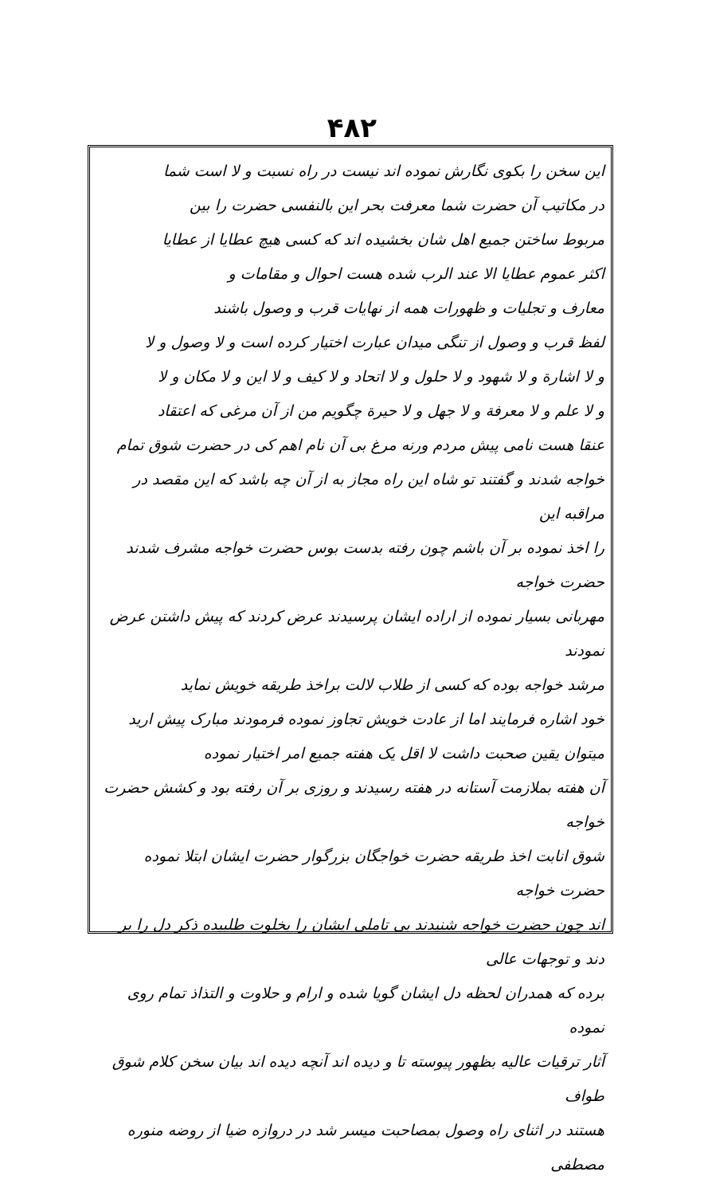۴۸۲
این سخن را بکوی نگارش نموده اند نیست در راه نسبت و لا است شما
در مکاتیب آن حضرت شما معرفت بحر این بالنفسی حضرت را بین
مربوط ساختن جمیع اهل شان بخشیده اند که کسی هیچ عطایا از عطایا
اکثر عموم عطایا الا عند الرب شده هست احوال و مقامات و
معارف و تجلیات و ظهورات همه از نهایات قرب و وصول باشند
لفظ قرب و وصول از تنگی میدان عبارت اختیار کرده است و لا وصول و لا
و لا اشارة و لا شهود و لا حلول و لا اتحاد و لا کیف و لا این و لا مکان و لا
و لا علم و لا معرفة و لا جهل و لا حیرة چگویم من از آن مرغی که اعتقاد
عنقا هست نامی پیش مردم ورنه مرغ بی آن نام اهم کی در حضرت شوق تمام
خواجه شدند و گفتند تو شاه این راه مجاز به از آن چه باشد که این مقصد در مراقبه این
را اخذ نموده بر آن باشم چون رفته بدست بوس حضرت خواجه مشرف شدند حضرت خواجه
مهربانی بسیار نموده از اراده ایشان پرسیدند عرض کردند که پیش داشتن عرض نمودند
مرشد خواجه بوده که کسی از طلاب لالت براخذ طریقه خویش نماید
خود اشاره فرمایند اما از عادت خویش تجاوز نموده فرمودند مبارک پیش ارید
میتوان یقین صحبت داشت لا اقل یک هفته جمیع امر اختیار نموده
آن هفته بملازمت آستانه در هفته رسیدند و روزی بر آن رفته بود و کشش حضرت خواجه
شوق انابت اخذ طریقه حضرت خواجگان بزرگوار حضرت ایشان ابتلا نموده حضرت خواجه
اند چون حضرت خواجه شنیدند بی تاملی ایشان را بخلوت طلبیده ذکر دل را بر دند و توجهات عالی
برده که همدران لحظه دل ایشان گویا شده و ارام و حلاوت و التذاذ تمام روی نموده
آثار ترقیات عالیه بظهور پیوسته تا و دیده اند آنچه دیده اند بیان سخن کلام شوق طواف
هستند در اثنای راه وصول بمصاحبت میسر شد در دروازه ضیا از روضه منوره مصطفی